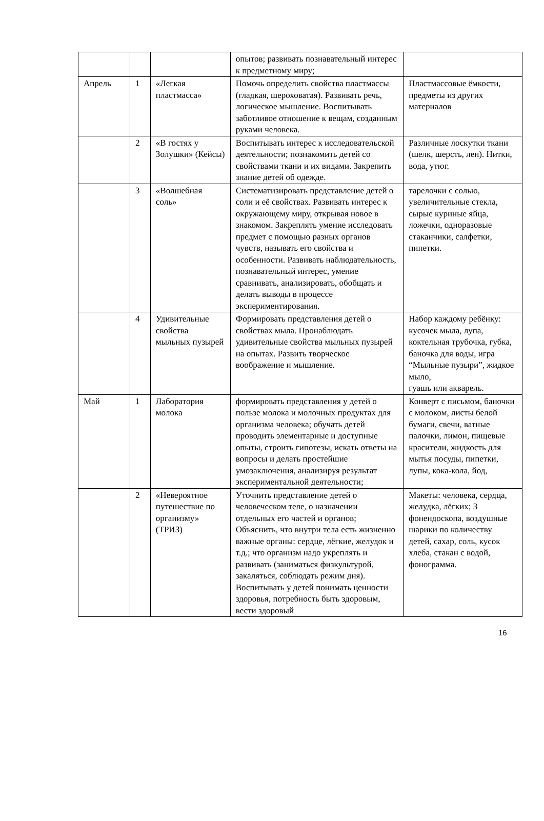| | | | опытов; развивать познавательный интерес к предметному миру; | |
| Апрель | 1 | «Легкая пластмасса» | Помочь определить свойства пластмассы (гладкая, шероховатая). Развивать речь, логическое мышление. Воспитывать заботливое отношение к вещам, созданным руками человека. | Пластмассовые ёмкости, предметы из других материалов |
| | 2 | «В гостях у Золушки» (Кейсы) | Воспитывать интерес к исследовательской деятельности; познакомить детей со свойствами ткани и их видами. Закрепить знание детей об одежде. | Различные лоскутки ткани (шелк, шерсть, лен). Нитки, вода, утюг. |
| | 3 | «Волшебная соль» | Систематизировать представление детей о соли и её свойствах. Развивать интерес к окружающему миру, открывая новое в знакомом. Закреплять умение исследовать предмет с помощью разных органов чувств, называть его свойства и особенности. Развивать наблюдательность, познавательный интерес, умение сравнивать, анализировать, обобщать и делать выводы в процессе экспериментирования. | тарелочки с солью, увеличительные стекла, сырые куриные яйца, ложечки, одноразовые стаканчики, салфетки, пипетки. |
| | 4 | Удивительные свойства мыльных пузырей | Формировать представления детей о свойствах мыла. Пронаблюдать удивительные свойства мыльных пузырей на опытах. Развить творческое воображение и мышление. | Набор каждому ребёнку: кусочек мыла, лупа, коктельная трубочка, губка, баночка для воды, игра “Мыльные пузыри”, жидкое мыло, гуашь или акварель. |
| Май | 1 | Лаборатория молока | формировать представления у детей о пользе молока и молочных продуктах для организма человека; обучать детей проводить элементарные и доступные опыты, строить гипотезы, искать ответы на вопросы и делать простейшие умозаключения, анализируя результат экспериментальной деятельности; | Конверт с письмом, баночки с молоком, листы белой бумаги, свечи, ватные палочки, лимон, пищевые красители, жидкость для мытья посуды, пипетки, лупы, кока-кола, йод, |
| | 2 | «Невероятное путешествие по организму» (ТРИЗ) | Уточнить представление детей о человеческом теле, о назначении отдельных его частей и органов; Объяснить, что внутри тела есть жизненно важные органы: сердце, лёгкие, желудок и т.д.; что организм надо укреплять и развивать (заниматься физкультурой, закаляться, соблюдать режим дня). Воспитывать у детей понимать ценности здоровья, потребность быть здоровым, вести здоровый | Макеты: человека, сердца, желудка, лёгких; 3 фонендоскопа, воздушные шарики по количеству детей, сахар, соль, кусок хлеба, стакан с водой, фонограмма. |
16